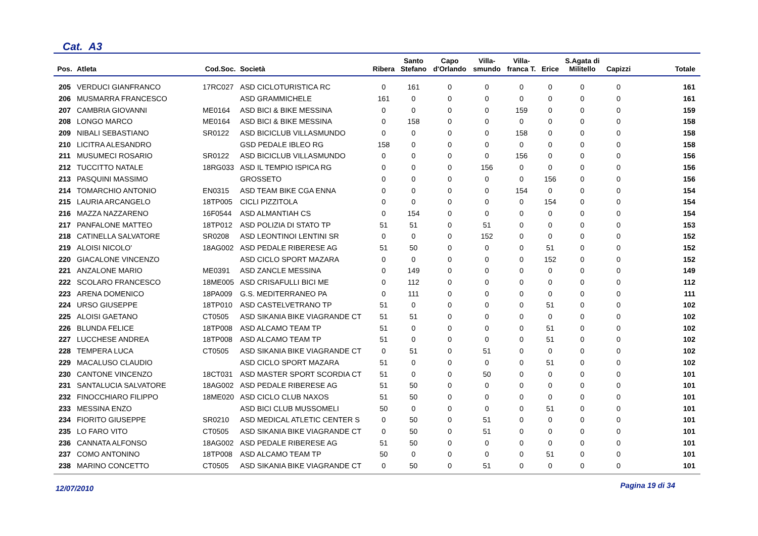Cat. A3
| Pos. | Atleta | Cod.Soc. | Società | Ribera | Santo Stefano | Capo d'Orlando | Villa- smundo | Villa- franca T. | Erice | S.Agata di Militello | Capizzi | Totale |
| --- | --- | --- | --- | --- | --- | --- | --- | --- | --- | --- | --- | --- |
| 205 | VERDUCI GIANFRANCO | 17RC027 | ASD CICLOTURISTICA RC | 0 | 161 | 0 | 0 | 0 | 0 | 0 | 0 | 161 |
| 206 | MUSMARRA FRANCESCO | | ASD GRAMMICHELE | 161 | 0 | 0 | 0 | 0 | 0 | 0 | 0 | 161 |
| 207 | CAMBRIA GIOVANNI | ME0164 | ASD BICI & BIKE MESSINA | 0 | 0 | 0 | 0 | 159 | 0 | 0 | 0 | 159 |
| 208 | LONGO MARCO | ME0164 | ASD BICI & BIKE MESSINA | 0 | 158 | 0 | 0 | 0 | 0 | 0 | 0 | 158 |
| 209 | NIBALI SEBASTIANO | SR0122 | ASD BICICLUB VILLASMUNDO | 0 | 0 | 0 | 0 | 158 | 0 | 0 | 0 | 158 |
| 210 | LICITRA ALESANDRO | | GSD PEDALE IBLEO RG | 158 | 0 | 0 | 0 | 0 | 0 | 0 | 0 | 158 |
| 211 | MUSUMECI ROSARIO | SR0122 | ASD BICICLUB VILLASMUNDO | 0 | 0 | 0 | 0 | 156 | 0 | 0 | 0 | 156 |
| 212 | TUCCITTO NATALE | 18RG033 | ASD IL TEMPIO ISPICA RG | 0 | 0 | 0 | 156 | 0 | 0 | 0 | 0 | 156 |
| 213 | PASQUINI MASSIMO | | GROSSETO | 0 | 0 | 0 | 0 | 0 | 156 | 0 | 0 | 156 |
| 214 | TOMARCHIO ANTONIO | EN0315 | ASD TEAM BIKE CGA ENNA | 0 | 0 | 0 | 0 | 154 | 0 | 0 | 0 | 154 |
| 215 | LAURIA ARCANGELO | 18TP005 | CICLI PIZZITOLA | 0 | 0 | 0 | 0 | 0 | 154 | 0 | 0 | 154 |
| 216 | MAZZA NAZZARENO | 16F0544 | ASD ALMANTIAH CS | 0 | 154 | 0 | 0 | 0 | 0 | 0 | 0 | 154 |
| 217 | PANFALONE MATTEO | 18TP012 | ASD POLIZIA DI STATO TP | 51 | 51 | 0 | 51 | 0 | 0 | 0 | 0 | 153 |
| 218 | CATINELLA SALVATORE | SR0208 | ASD LEONTINOI LENTINI SR | 0 | 0 | 0 | 152 | 0 | 0 | 0 | 0 | 152 |
| 219 | ALOISI NICOLO' | 18AG002 | ASD PEDALE RIBERESE AG | 51 | 50 | 0 | 0 | 0 | 51 | 0 | 0 | 152 |
| 220 | GIACALONE VINCENZO | | ASD CICLO SPORT MAZARA | 0 | 0 | 0 | 0 | 0 | 152 | 0 | 0 | 152 |
| 221 | ANZALONE MARIO | ME0391 | ASD ZANCLE MESSINA | 0 | 149 | 0 | 0 | 0 | 0 | 0 | 0 | 149 |
| 222 | SCOLARO FRANCESCO | 18ME005 | ASD CRISAFULLI BICI ME | 0 | 112 | 0 | 0 | 0 | 0 | 0 | 0 | 112 |
| 223 | ARENA DOMENICO | 18PA009 | G.S. MEDITERRANEO PA | 0 | 111 | 0 | 0 | 0 | 0 | 0 | 0 | 111 |
| 224 | URSO GIUSEPPE | 18TP010 | ASD CASTELVETRANO TP | 51 | 0 | 0 | 0 | 0 | 51 | 0 | 0 | 102 |
| 225 | ALOISI GAETANO | CT0505 | ASD SIKANIA BIKE VIAGRANDE CT | 51 | 51 | 0 | 0 | 0 | 0 | 0 | 0 | 102 |
| 226 | BLUNDA FELICE | 18TP008 | ASD ALCAMO TEAM TP | 51 | 0 | 0 | 0 | 0 | 51 | 0 | 0 | 102 |
| 227 | LUCCHESE ANDREA | 18TP008 | ASD ALCAMO TEAM TP | 51 | 0 | 0 | 0 | 0 | 51 | 0 | 0 | 102 |
| 228 | TEMPERA LUCA | CT0505 | ASD SIKANIA BIKE VIAGRANDE CT | 0 | 51 | 0 | 51 | 0 | 0 | 0 | 0 | 102 |
| 229 | MACALUSO CLAUDIO | | ASD CICLO SPORT MAZARA | 51 | 0 | 0 | 0 | 0 | 51 | 0 | 0 | 102 |
| 230 | CANTONE VINCENZO | 18CT031 | ASD MASTER SPORT SCORDIA CT | 51 | 0 | 0 | 50 | 0 | 0 | 0 | 0 | 101 |
| 231 | SANTALUCIA SALVATORE | 18AG002 | ASD PEDALE RIBERESE AG | 51 | 50 | 0 | 0 | 0 | 0 | 0 | 0 | 101 |
| 232 | FINOCCHIARO FILIPPO | 18ME020 | ASD CICLO CLUB NAXOS | 51 | 50 | 0 | 0 | 0 | 0 | 0 | 0 | 101 |
| 233 | MESSINA ENZO | | ASD BICI CLUB MUSSOMELI | 50 | 0 | 0 | 0 | 0 | 51 | 0 | 0 | 101 |
| 234 | FIORITO GIUSEPPE | SR0210 | ASD MEDICAL ATLETIC CENTER S | 0 | 50 | 0 | 51 | 0 | 0 | 0 | 0 | 101 |
| 235 | LO FARO VITO | CT0505 | ASD SIKANIA BIKE VIAGRANDE CT | 0 | 50 | 0 | 51 | 0 | 0 | 0 | 0 | 101 |
| 236 | CANNATA ALFONSO | 18AG002 | ASD PEDALE RIBERESE AG | 51 | 50 | 0 | 0 | 0 | 0 | 0 | 0 | 101 |
| 237 | COMO ANTONINO | 18TP008 | ASD ALCAMO TEAM TP | 50 | 0 | 0 | 0 | 0 | 51 | 0 | 0 | 101 |
| 238 | MARINO CONCETTO | CT0505 | ASD SIKANIA BIKE VIAGRANDE CT | 0 | 50 | 0 | 51 | 0 | 0 | 0 | 0 | 101 |
12/07/2010 Pagina 19 di 34